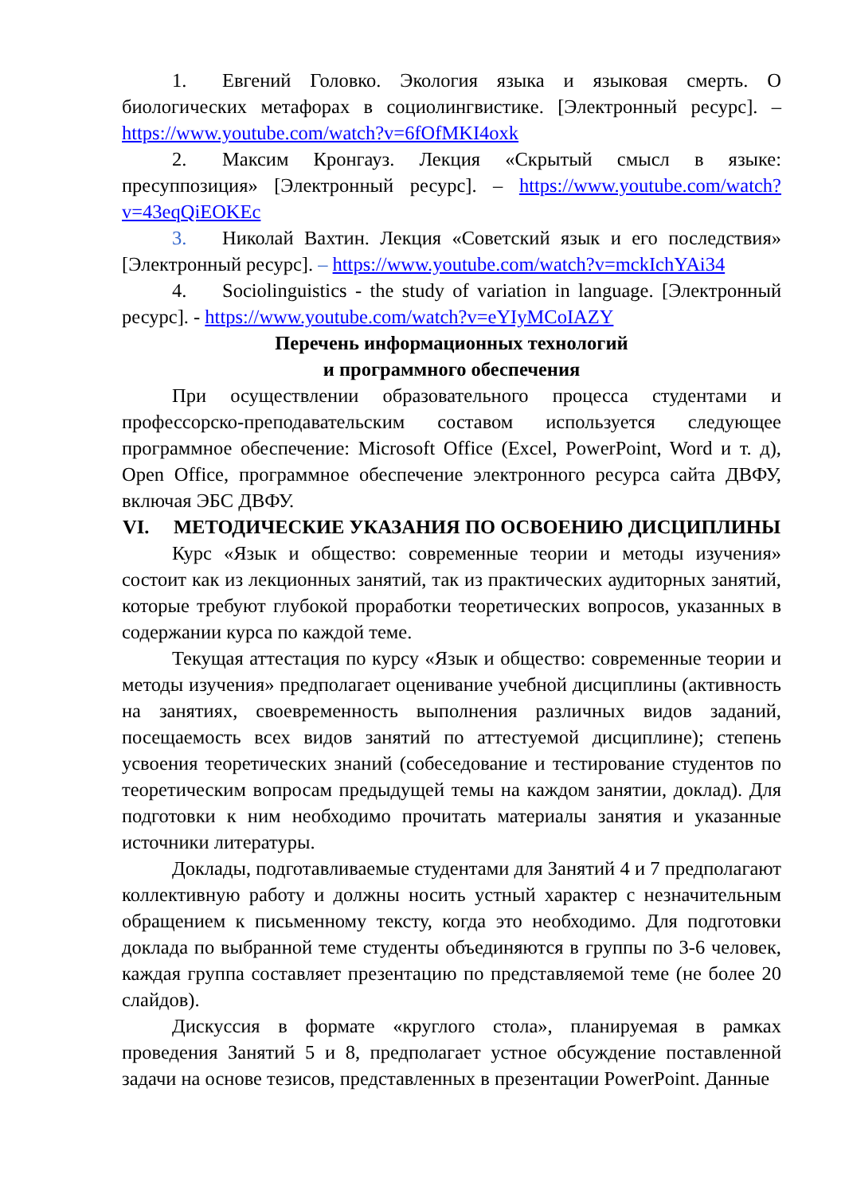1. Евгений Головко. Экология языка и языковая смерть. О биологических метафорах в социолингвистике. [Электронный ресурс]. – https://www.youtube.com/watch?v=6fOfMKI4oxk
2. Максим Кронгауз. Лекция «Скрытый смысл в языке: пресуппозиция» [Электронный ресурс]. – https://www.youtube.com/watch?v=43eqQiEOKEc
3. Николай Вахтин. Лекция «Советский язык и его последствия» [Электронный ресурс]. – https://www.youtube.com/watch?v=mckIchYAi34
4. Sociolinguistics - the study of variation in language. [Электронный ресурс]. - https://www.youtube.com/watch?v=eYIyMCoIAZY
Перечень информационных технологий
и программного обеспечения
При осуществлении образовательного процесса студентами и профессорско-преподавательским составом используется следующее программное обеспечение: Microsoft Office (Excel, PowerPoint, Word и т. д), Open Office, программное обеспечение электронного ресурса сайта ДВФУ, включая ЭБС ДВФУ.
VI. МЕТОДИЧЕСКИЕ УКАЗАНИЯ ПО ОСВОЕНИЮ ДИСЦИПЛИНЫ
Курс «Язык и общество: современные теории и методы изучения» состоит как из лекционных занятий, так из практических аудиторных занятий, которые требуют глубокой проработки теоретических вопросов, указанных в содержании курса по каждой теме.
Текущая аттестация по курсу «Язык и общество: современные теории и методы изучения» предполагает оценивание учебной дисциплины (активность на занятиях, своевременность выполнения различных видов заданий, посещаемость всех видов занятий по аттестуемой дисциплине); степень усвоения теоретических знаний (собеседование и тестирование студентов по теоретическим вопросам предыдущей темы на каждом занятии, доклад). Для подготовки к ним необходимо прочитать материалы занятия и указанные источники литературы.
Доклады, подготавливаемые студентами для Занятий 4 и 7 предполагают коллективную работу и должны носить устный характер с незначительным обращением к письменному тексту, когда это необходимо. Для подготовки доклада по выбранной теме студенты объединяются в группы по 3-6 человек, каждая группа составляет презентацию по представляемой теме (не более 20 слайдов).
Дискуссия в формате «круглого стола», планируемая в рамках проведения Занятий 5 и 8, предполагает устное обсуждение поставленной задачи на основе тезисов, представленных в презентации PowerPoint. Данные